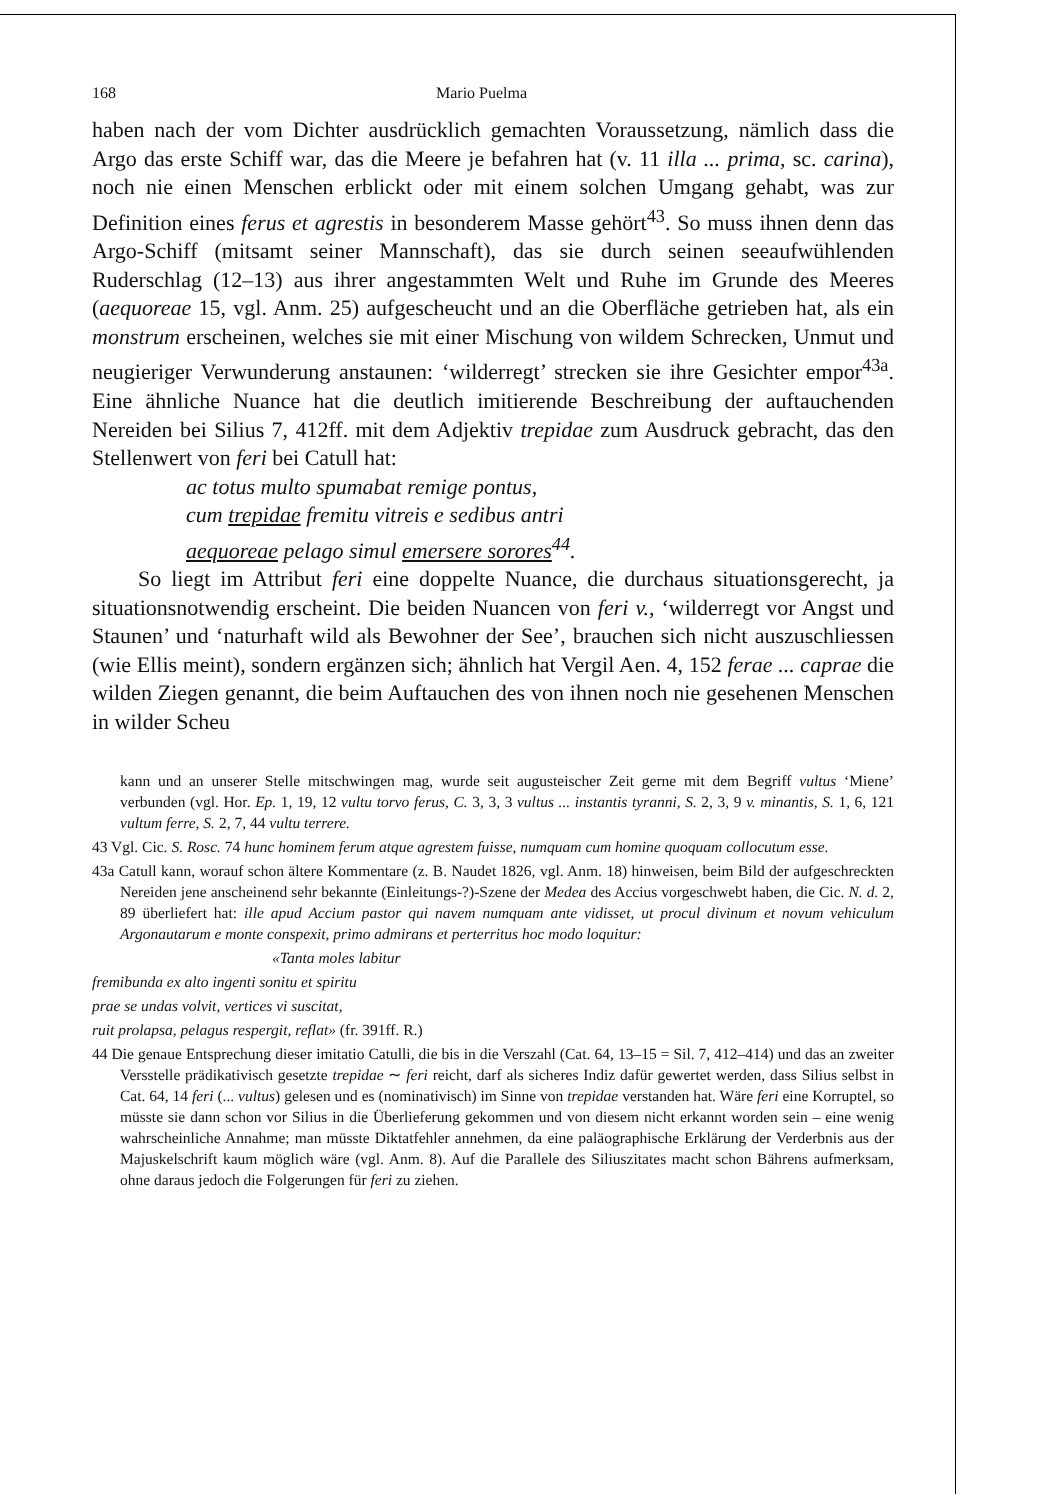168 Mario Puelma
haben nach der vom Dichter ausdrücklich gemachten Voraussetzung, nämlich dass die Argo das erste Schiff war, das die Meere je befahren hat (v. 11 illa ... prima, sc. carina), noch nie einen Menschen erblickt oder mit einem solchen Umgang gehabt, was zur Definition eines ferus et agrestis in besonderem Masse gehört<sup>43</sup>. So muss ihnen denn das Argo-Schiff (mitsamt seiner Mannschaft), das sie durch seinen seeaufwühlenden Ruderschlag (12–13) aus ihrer angestammten Welt und Ruhe im Grunde des Meeres (aequoreae 15, vgl. Anm. 25) aufgescheucht und an die Oberfläche getrieben hat, als ein monstrum erscheinen, welches sie mit einer Mischung von wildem Schrecken, Unmut und neugieriger Verwunderung anstaunen: ‘wilderregt’ strecken sie ihre Gesichter empor<sup>43a</sup>. Eine ähnliche Nuance hat die deutlich imitierende Beschreibung der auftauchenden Nereiden bei Silius 7, 412ff. mit dem Adjektiv trepidae zum Ausdruck gebracht, das den Stellenwert von feri bei Catull hat:
ac totus multo spumabat remige pontus,
cum trepidae fremitu vitreis e sedibus antri
aequoreae pelago simul emersere sorores<sup>44</sup>.
So liegt im Attribut feri eine doppelte Nuance, die durchaus situationsgerecht, ja situationsnotwendig erscheint. Die beiden Nuancen von feri v., ‘wilderregt vor Angst und Staunen’ und ‘naturhaft wild als Bewohner der See’, brauchen sich nicht auszuschliessen (wie Ellis meint), sondern ergänzen sich; ähnlich hat Vergil Aen. 4, 152 ferae ... caprae die wilden Ziegen genannt, die beim Auftauchen des von ihnen noch nie gesehenen Menschen in wilder Scheu
kann und an unserer Stelle mitschwingen mag, wurde seit augusteischer Zeit gerne mit dem Begriff vultus ‘Miene’ verbunden (vgl. Hor. Ep. 1, 19, 12 vultu torvo ferus, C. 3, 3, 3 vultus ... instantis tyranni, S. 2, 3, 9 v. minantis, S. 1, 6, 121 vultum ferre, S. 2, 7, 44 vultu terrere.
43 Vgl. Cic. S. Rosc. 74 hunc hominem ferum atque agrestem fuisse, numquam cum homine quoquam collocutum esse.
43a Catull kann, worauf schon ältere Kommentare (z. B. Naudet 1826, vgl. Anm. 18) hinweisen, beim Bild der aufgeschreckten Nereiden jene anscheinend sehr bekannte (Einleitungs-?)-Szene der Medea des Accius vorgeschwebt haben, die Cic. N. d. 2, 89 überliefert hat: ille apud Accium pastor qui navem numquam ante vidisset, ut procul divinum et novum vehiculum Argonautarum e monte conspexit, primo admirans et perterritus hoc modo loquitur:
«Tanta moles labitur
fremibunda ex alto ingenti sonitu et spiritu
prae se undas volvit, vertices vi suscitat,
ruit prolapsa, pelagus respergit, reflat» (fr. 391ff. R.)
44 Die genaue Entsprechung dieser imitatio Catulli, die bis in die Verszahl (Cat. 64, 13–15 = Sil. 7, 412–414) und das an zweiter Versstelle prädikativisch gesetzte trepidae ∼ feri reicht, darf als sicheres Indiz dafür gewertet werden, dass Silius selbst in Cat. 64, 14 feri (... vultus) gelesen und es (nominativisch) im Sinne von trepidae verstanden hat. Wäre feri eine Korruptel, so müsste sie dann schon vor Silius in die Überlieferung gekommen und von diesem nicht erkannt worden sein – eine wenig wahrscheinliche Annahme; man müsste Diktatfehler annehmen, da eine paläographische Erklärung der Verderbnis aus der Majuskelschrift kaum möglich wäre (vgl. Anm. 8). Auf die Parallele des Siliuszitates macht schon Bährens aufmerksam, ohne daraus jedoch die Folgerungen für feri zu ziehen.